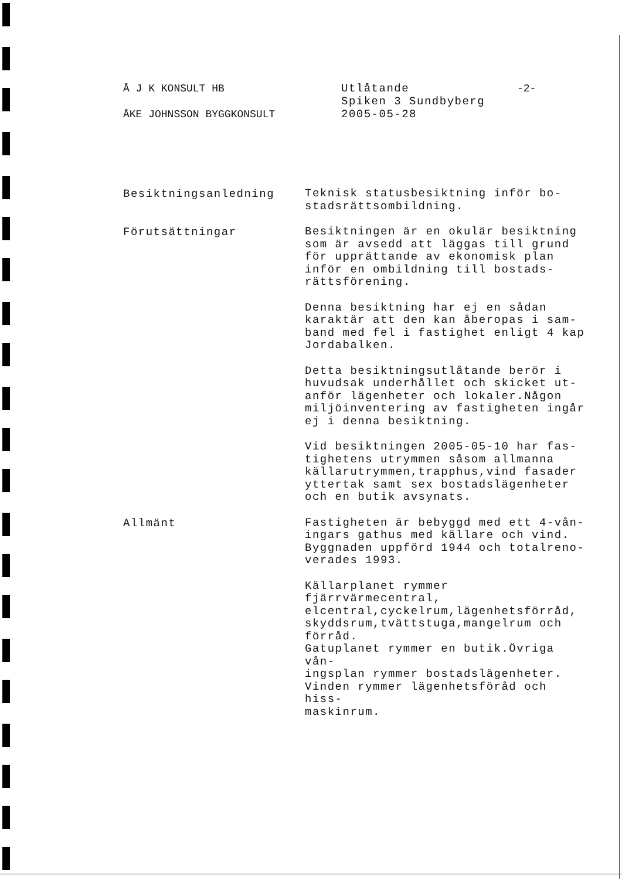Å J K KONSULT HB
ÅKE JOHNSSON BYGGKONSULT
Utlåtande
Spiken 3 Sundbyberg
2005-05-28
-2-
Besiktningsanledning
Teknisk statusbesiktning inför bo-
stadsrättsombildning.
Förutsättningar
Besiktningen är en okulär besiktning
som är avsedd att läggas till grund
för upprättande av ekonomisk plan
inför en ombildning till bostads-
rättsförening.
Denna besiktning har ej en sådan
karaktär att den kan åberopas i sam-
band med fel i fastighet enligt 4 kap
Jordabalken.
Detta besiktningsutlåtande berör i
huvudsak underhållet och skicket ut-
anför lägenheter och lokaler.Någon
miljöinventering av fastigheten ingår
ej i denna besiktning.
Vid besiktningen 2005-05-10 har fas-
tighetens utrymmen såsom allmanna
källarutrymmen,trapphus,vind fasader
yttertak samt sex bostadslägenheter
och en butik avsynats.
Allmänt
Fastigheten är bebyggd med ett 4-vån-
ingars gathus med källare och vind.
Byggnaden uppförd 1944 och totalreno-
verades 1993.
Källarplanet rymmer fjärrvärmecentral,
elcentral,cyckelrum,lägenhetsförråd,
skyddsrum,tvättstuga,mangelrum och
förråd.
Gatuplanet rymmer en butik.Övriga vån-
ingsplan rymmer bostadslägenheter.
Vinden rymmer lägenhetsföråd och hiss-
maskinrum.